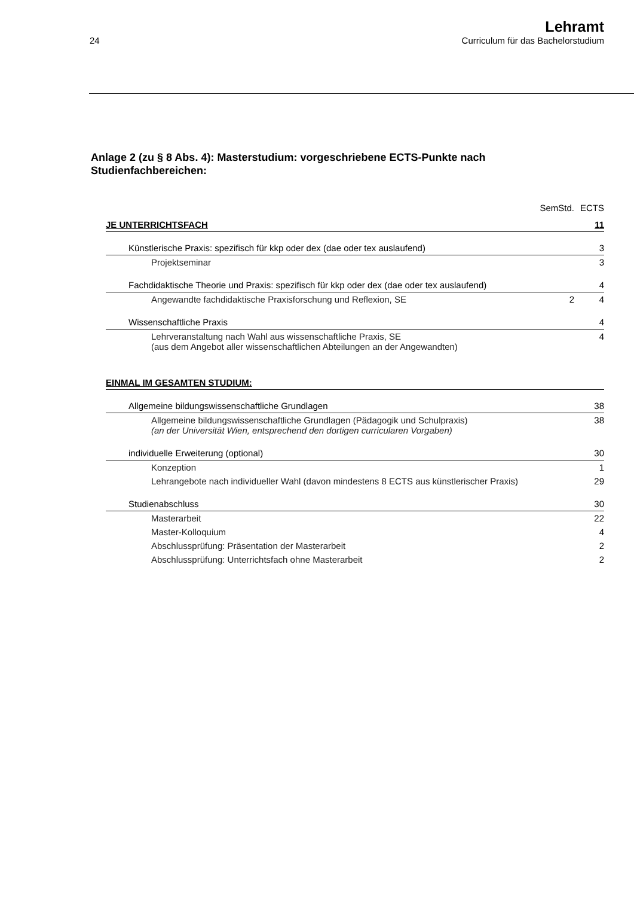24
Lehramt
Curriculum für das Bachelorstudium
Anlage 2 (zu § 8 Abs. 4): Masterstudium: vorgeschriebene ECTS-Punkte nach Studienfachbereichen:
| | SemStd. | ECTS |
| JE UNTERRICHTSFACH | | 11 |
| Künstlerische Praxis: spezifisch für kkp oder dex (dae oder tex auslaufend) | | 3 |
| Projektseminar | | 3 |
| Fachdidaktische Theorie und Praxis: spezifisch für kkp oder dex (dae oder tex auslaufend) | | 4 |
| Angewandte fachdidaktische Praxisforschung und Reflexion, SE | 2 | 4 |
| Wissenschaftliche Praxis | | 4 |
| Lehrveranstaltung nach Wahl aus wissenschaftliche Praxis, SE (aus dem Angebot aller wissenschaftlichen Abteilungen an der Angewandten) | | 4 |
| EINMAL IM GESAMTEN STUDIUM: | | |
| Allgemeine bildungswissenschaftliche Grundlagen | | 38 |
| Allgemeine bildungswissenschaftliche Grundlagen (Pädagogik und Schulpraxis) (an der Universität Wien, entsprechend den dortigen curricularen Vorgaben) | | 38 |
| individuelle Erweiterung (optional) | | 30 |
| Konzeption | | 1 |
| Lehrangebote nach individueller Wahl (davon mindestens 8 ECTS aus künstlerischer Praxis) | | 29 |
| Studienabschluss | | 30 |
| Masterarbeit | | 22 |
| Master-Kolloquium | | 4 |
| Abschlussprüfung: Präsentation der Masterarbeit | | 2 |
| Abschlussprüfung: Unterrichtsfach ohne Masterarbeit | | 2 |